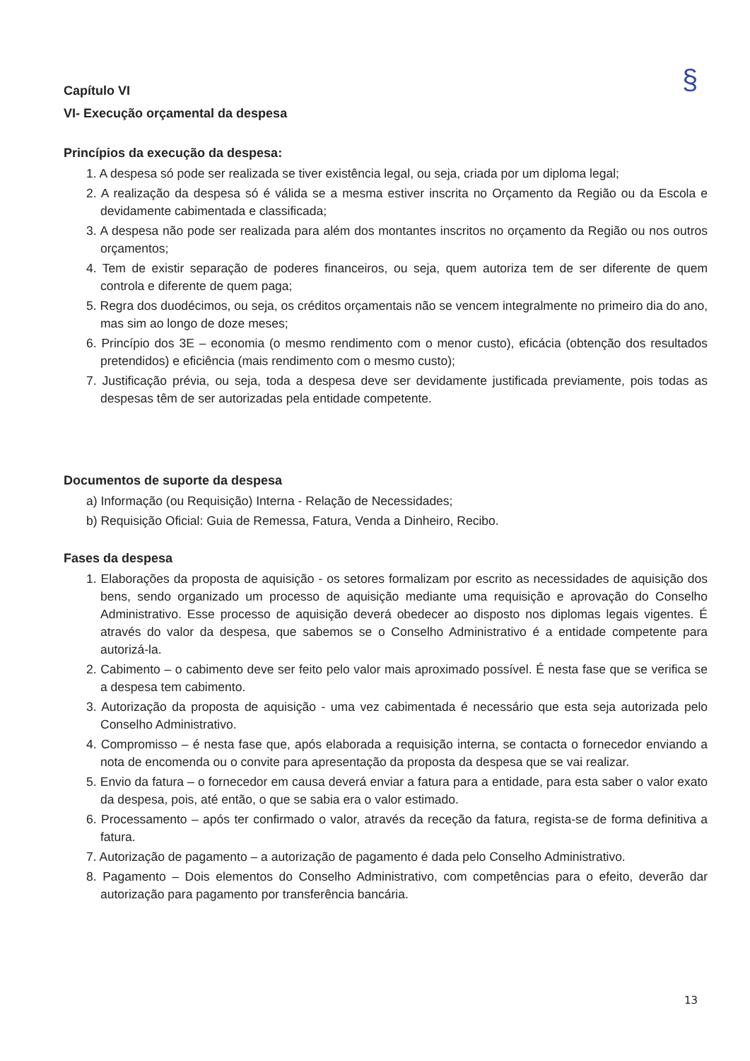§
Capítulo VI
VI- Execução orçamental da despesa
Princípios da execução da despesa:
1. A despesa só pode ser realizada se tiver existência legal, ou seja, criada por um diploma legal;
2. A realização da despesa só é válida se a mesma estiver inscrita no Orçamento da Região ou da Escola e devidamente cabimentada e classificada;
3. A despesa não pode ser realizada para além dos montantes inscritos no orçamento da Região ou nos outros orçamentos;
4. Tem de existir separação de poderes financeiros, ou seja, quem autoriza tem de ser diferente de quem controla e diferente de quem paga;
5. Regra dos duodécimos, ou seja, os créditos orçamentais não se vencem integralmente no primeiro dia do ano, mas sim ao longo de doze meses;
6. Princípio dos 3E – economia (o mesmo rendimento com o menor custo), eficácia (obtenção dos resultados pretendidos) e eficiência (mais rendimento com o mesmo custo);
7. Justificação prévia, ou seja, toda a despesa deve ser devidamente justificada previamente, pois todas as despesas têm de ser autorizadas pela entidade competente.
Documentos de suporte da despesa
a) Informação (ou Requisição) Interna - Relação de Necessidades;
b) Requisição Oficial: Guia de Remessa, Fatura, Venda a Dinheiro, Recibo.
Fases da despesa
1. Elaborações da proposta de aquisição - os setores formalizam por escrito as necessidades de aquisição dos bens, sendo organizado um processo de aquisição mediante uma requisição e aprovação do Conselho Administrativo. Esse processo de aquisição deverá obedecer ao disposto nos diplomas legais vigentes. É através do valor da despesa, que sabemos se o Conselho Administrativo é a entidade competente para autorizá-la.
2. Cabimento – o cabimento deve ser feito pelo valor mais aproximado possível. É nesta fase que se verifica se a despesa tem cabimento.
3. Autorização da proposta de aquisição - uma vez cabimentada é necessário que esta seja autorizada pelo Conselho Administrativo.
4. Compromisso – é nesta fase que, após elaborada a requisição interna, se contacta o fornecedor enviando a nota de encomenda ou o convite para apresentação da proposta da despesa que se vai realizar.
5. Envio da fatura – o fornecedor em causa deverá enviar a fatura para a entidade, para esta saber o valor exato da despesa, pois, até então, o que se sabia era o valor estimado.
6. Processamento – após ter confirmado o valor, através da receção da fatura, regista-se de forma definitiva a fatura.
7. Autorização de pagamento – a autorização de pagamento é dada pelo Conselho Administrativo.
8. Pagamento – Dois elementos do Conselho Administrativo, com competências para o efeito, deverão dar autorização para pagamento por transferência bancária.
13